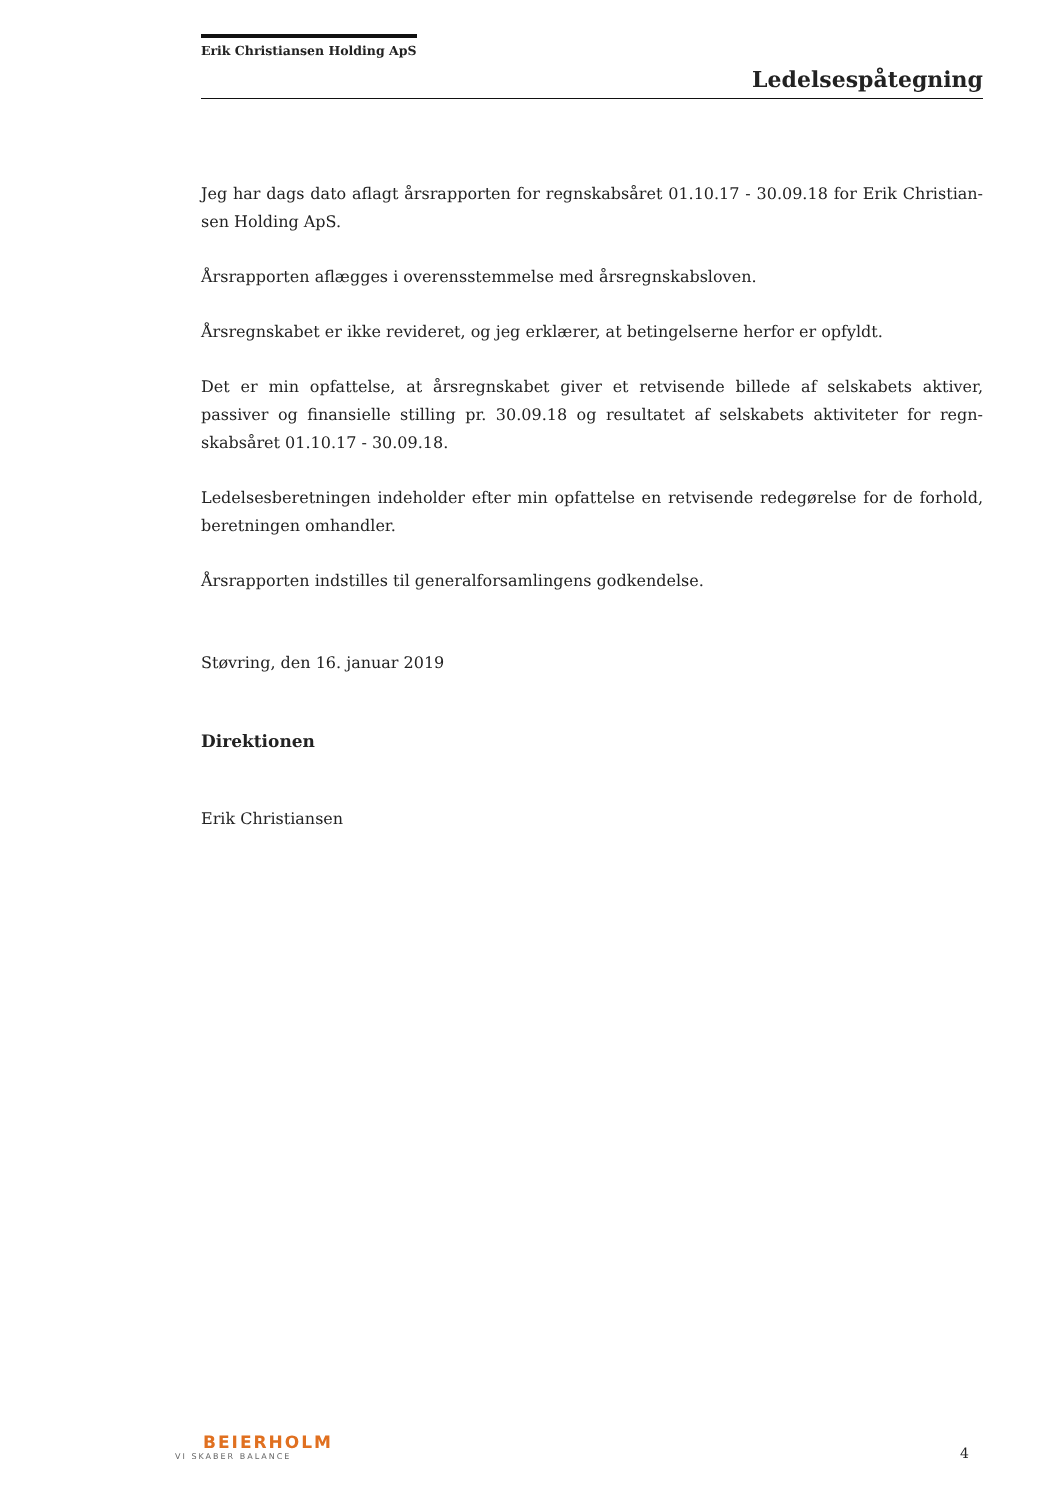Erik Christiansen Holding ApS
Ledelsespåtegning
Jeg har dags dato aflagt årsrapporten for regnskabsåret 01.10.17 - 30.09.18 for Erik Christian-sen Holding ApS.
Årsrapporten aflægges i overensstemmelse med årsregnskabsloven.
Årsregnskabet er ikke revideret, og jeg erklærer, at betingelserne herfor er opfyldt.
Det er min opfattelse, at årsregnskabet giver et retvisende billede af selskabets aktiver, passiver og finansielle stilling pr. 30.09.18 og resultatet af selskabets aktiviteter for regn-skabsåret 01.10.17 - 30.09.18.
Ledelsesberetningen indeholder efter min opfattelse en retvisende redegørelse for de forhold, beretningen omhandler.
Årsrapporten indstilles til generalforsamlingens godkendelse.
Støvring, den 16. januar 2019
Direktionen
Erik Christiansen
BEIERHOLM
VI SKABER BALANCE
4